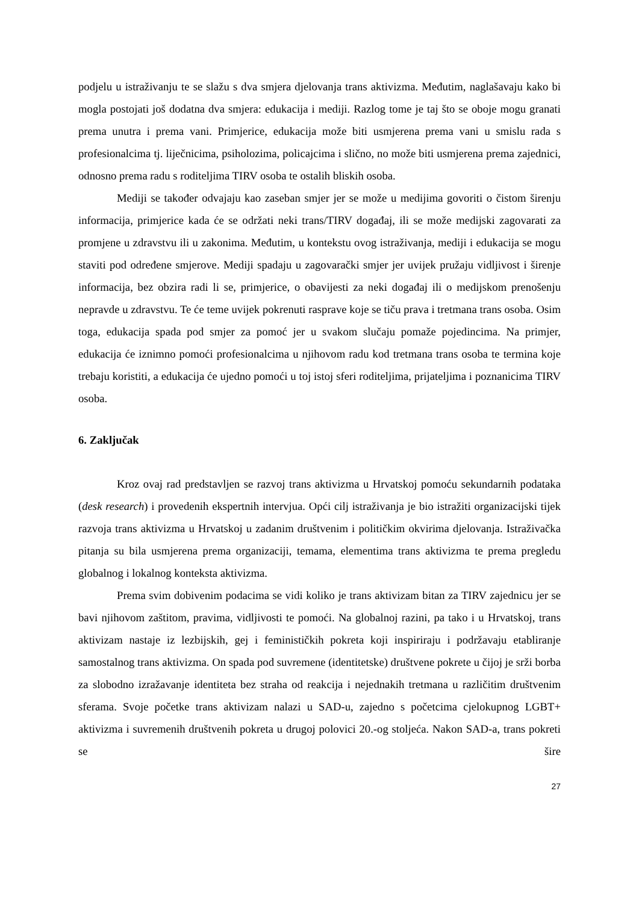podjelu u istraživanju te se slažu s dva smjera djelovanja trans aktivizma. Međutim, naglašavaju kako bi mogla postojati još dodatna dva smjera: edukacija i mediji. Razlog tome je taj što se oboje mogu granati prema unutra i prema vani. Primjerice, edukacija može biti usmjerena prema vani u smislu rada s profesionalcima tj. liječnicima, psiholozima, policajcima i slično, no može biti usmjerena prema zajednici, odnosno prema radu s roditeljima TIRV osoba te ostalih bliskih osoba.
Mediji se također odvajaju kao zaseban smjer jer se može u medijima govoriti o čistom širenju informacija, primjerice kada će se održati neki trans/TIRV događaj, ili se može medijski zagovarati za promjene u zdravstvu ili u zakonima. Međutim, u kontekstu ovog istraživanja, mediji i edukacija se mogu staviti pod određene smjerove. Mediji spadaju u zagovarački smjer jer uvijek pružaju vidljivost i širenje informacija, bez obzira radi li se, primjerice, o obavijesti za neki događaj ili o medijskom prenošenju nepravde u zdravstvu. Te će teme uvijek pokrenuti rasprave koje se tiču prava i tretmana trans osoba. Osim toga, edukacija spada pod smjer za pomoć jer u svakom slučaju pomaže pojedincima. Na primjer, edukacija će iznimno pomoći profesionalcima u njihovom radu kod tretmana trans osoba te termina koje trebaju koristiti, a edukacija će ujedno pomoći u toj istoj sferi roditeljima, prijateljima i poznanicima TIRV osoba.
6. Zaključak
Kroz ovaj rad predstavljen se razvoj trans aktivizma u Hrvatskoj pomoću sekundarnih podataka (desk research) i provedenih ekspertnih intervjua. Opći cilj istraživanja je bio istražiti organizacijski tijek razvoja trans aktivizma u Hrvatskoj u zadanim društvenim i političkim okvirima djelovanja. Istraživačka pitanja su bila usmjerena prema organizaciji, temama, elementima trans aktivizma te prema pregledu globalnog i lokalnog konteksta aktivizma.
Prema svim dobivenim podacima se vidi koliko je trans aktivizam bitan za TIRV zajednicu jer se bavi njihovom zaštitom, pravima, vidljivosti te pomoći. Na globalnoj razini, pa tako i u Hrvatskoj, trans aktivizam nastaje iz lezbijskih, gej i feminističkih pokreta koji inspiriraju i podržavaju etabliranje samostalnog trans aktivizma. On spada pod suvremene (identitetske) društvene pokrete u čijoj je srži borba za slobodno izražavanje identiteta bez straha od reakcija i nejednakih tretmana u različitim društvenim sferama. Svoje početke trans aktivizam nalazi u SAD-u, zajedno s početcima cjelokupnog LGBT+ aktivizma i suvremenih društvenih pokreta u drugoj polovici 20.-og stoljeća. Nakon SAD-a, trans pokreti se šire
27